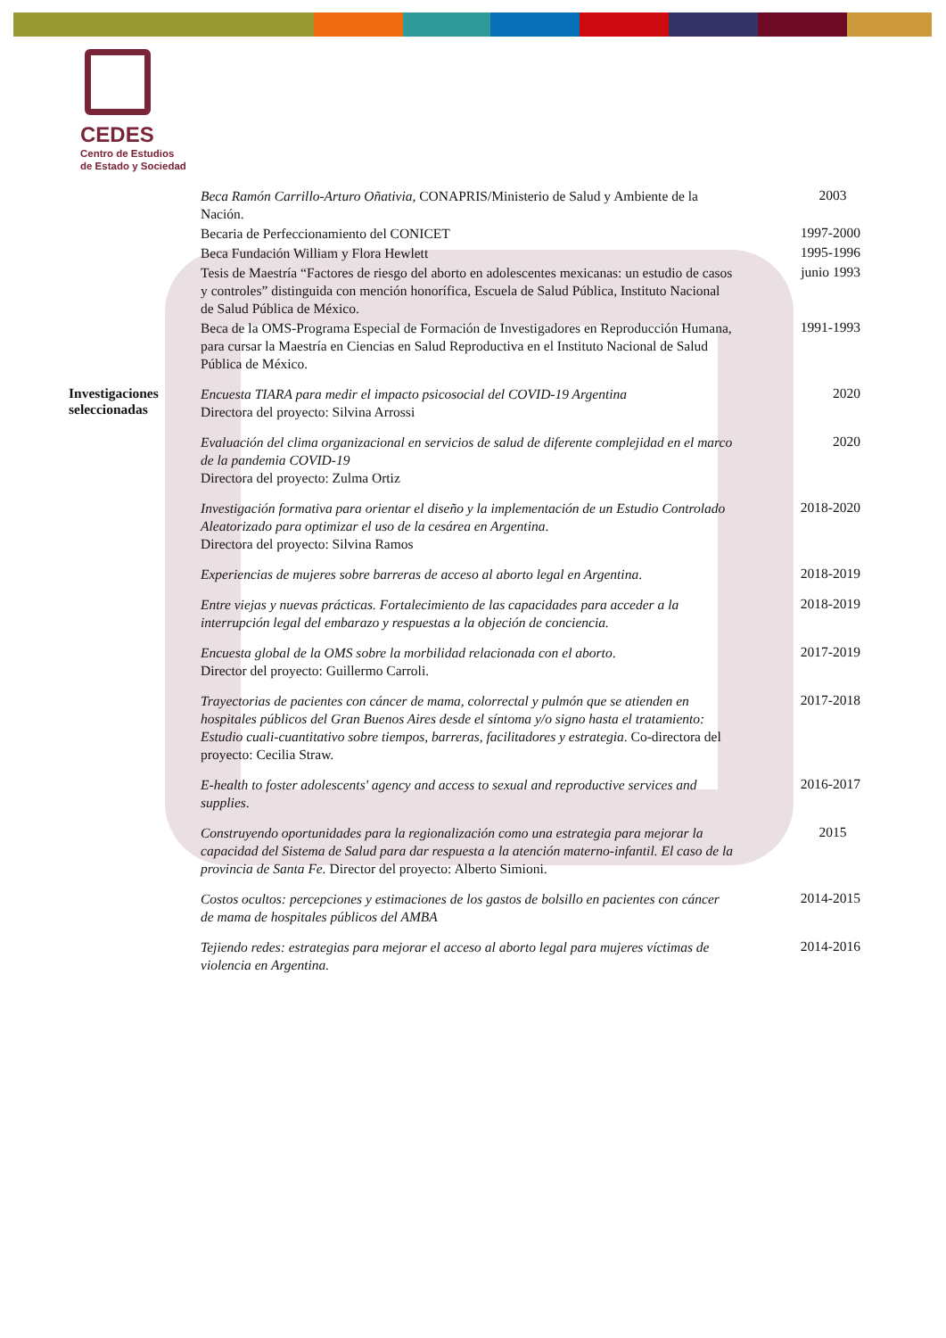CEDES
Centro de Estudios
de Estado y Sociedad
Beca Ramón Carrillo-Arturo Oñativia, CONAPRIS/Ministerio de Salud y Ambiente de la Nación.
2003
Becaria de Perfeccionamiento del CONICET
1997-2000
Beca Fundación William y Flora Hewlett
1995-1996
Tesis de Maestría “Factores de riesgo del aborto en adolescentes mexicanas: un estudio de casos y controles” distinguida con mención honorífica, Escuela de Salud Pública, Instituto Nacional de Salud Pública de México.
junio 1993
Beca de la OMS-Programa Especial de Formación de Investigadores en Reproducción Humana, para cursar la Maestría en Ciencias en Salud Reproductiva en el Instituto Nacional de Salud Pública de México.
1991-1993
Investigaciones seleccionadas
Encuesta TIARA para medir el impacto psicosocial del COVID-19 Argentina
Directora del proyecto: Silvina Arrossi
2020
Evaluación del clima organizacional en servicios de salud de diferente complejidad en el marco de la pandemia COVID-19
Directora del proyecto: Zulma Ortiz
2020
Investigación formativa para orientar el diseño y la implementación de un Estudio Controlado Aleatorizado para optimizar el uso de la cesárea en Argentina.
Directora del proyecto: Silvina Ramos
2018-2020
Experiencias de mujeres sobre barreras de acceso al aborto legal en Argentina.
2018-2019
Entre viejas y nuevas prácticas. Fortalecimiento de las capacidades para acceder a la interrupción legal del embarazo y respuestas a la objeción de conciencia.
2018-2019
Encuesta global de la OMS sobre la morbilidad relacionada con el aborto.
Director del proyecto: Guillermo Carroli.
2017-2019
Trayectorias de pacientes con cáncer de mama, colorrectal y pulmón que se atienden en hospitales públicos del Gran Buenos Aires desde el síntoma y/o signo hasta el tratamiento: Estudio cuali-cuantitativo sobre tiempos, barreras, facilitadores y estrategia. Co-directora del proyecto: Cecilia Straw.
2017-2018
E-health to foster adolescents' agency and access to sexual and reproductive services and supplies.
2016-2017
Construyendo oportunidades para la regionalización como una estrategia para mejorar la capacidad del Sistema de Salud para dar respuesta a la atención materno-infantil. El caso de la provincia de Santa Fe. Director del proyecto: Alberto Simioni.
2015
Costos ocultos: percepciones y estimaciones de los gastos de bolsillo en pacientes con cáncer de mama de hospitales públicos del AMBA
2014-2015
Tejiendo redes: estrategias para mejorar el acceso al aborto legal para mujeres víctimas de violencia en Argentina.
2014-2016